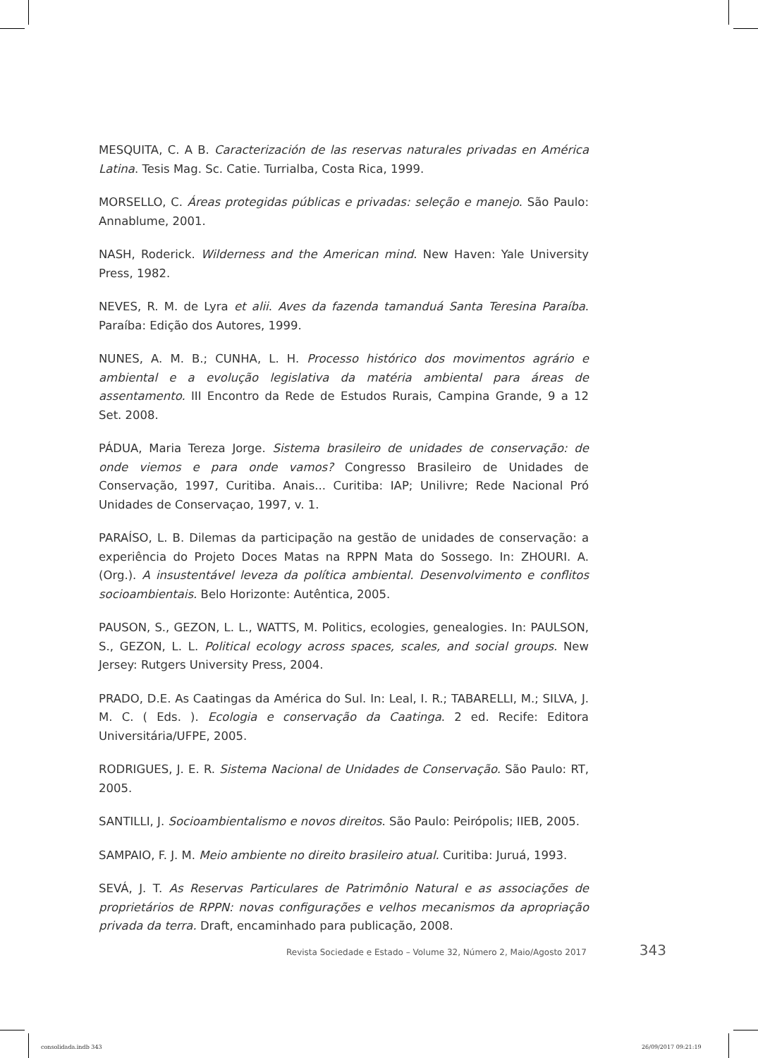MESQUITA, C. A B. Caracterización de las reservas naturales privadas en América Latina. Tesis Mag. Sc. Catie. Turrialba, Costa Rica, 1999.
MORSELLO, C. Áreas protegidas públicas e privadas: seleção e manejo. São Paulo: Annablume, 2001.
NASH, Roderick. Wilderness and the American mind. New Haven: Yale University Press, 1982.
NEVES, R. M. de Lyra et alii. Aves da fazenda tamanduá Santa Teresina Paraíba. Paraíba: Edição dos Autores, 1999.
NUNES, A. M. B.; CUNHA, L. H. Processo histórico dos movimentos agrário e ambiental e a evolução legislativa da matéria ambiental para áreas de assentamento. III Encontro da Rede de Estudos Rurais, Campina Grande, 9 a 12 Set. 2008.
PÁDUA, Maria Tereza Jorge. Sistema brasileiro de unidades de conservação: de onde viemos e para onde vamos? Congresso Brasileiro de Unidades de Conservação, 1997, Curitiba. Anais... Curitiba: IAP; Unilivre; Rede Nacional Pró Unidades de Conservaçao, 1997, v. 1.
PARAÍSO, L. B. Dilemas da participação na gestão de unidades de conservação: a experiência do Projeto Doces Matas na RPPN Mata do Sossego. In: ZHOURI. A. (Org.). A insustentável leveza da política ambiental. Desenvolvimento e conflitos socioambientais. Belo Horizonte: Autêntica, 2005.
PAUSON, S., GEZON, L. L., WATTS, M. Politics, ecologies, genealogies. In: PAULSON, S., GEZON, L. L. Political ecology across spaces, scales, and social groups. New Jersey: Rutgers University Press, 2004.
PRADO, D.E. As Caatingas da América do Sul. In: Leal, I. R.; TABARELLI, M.; SILVA, J. M. C. ( Eds. ). Ecologia e conservação da Caatinga. 2 ed. Recife: Editora Universitária/UFPE, 2005.
RODRIGUES, J. E. R. Sistema Nacional de Unidades de Conservação. São Paulo: RT, 2005.
SANTILLI, J. Socioambientalismo e novos direitos. São Paulo: Peirópolis; IIEB, 2005.
SAMPAIO, F. J. M. Meio ambiente no direito brasileiro atual. Curitiba: Juruá, 1993.
SEVÁ, J. T. As Reservas Particulares de Patrimônio Natural e as associações de proprietários de RPPN: novas configurações e velhos mecanismos da apropriação privada da terra. Draft, encaminhado para publicação, 2008.
Revista Sociedade e Estado – Volume 32, Número 2, Maio/Agosto 2017 343
consolidada.indb 343 26/09/2017 09:21:19